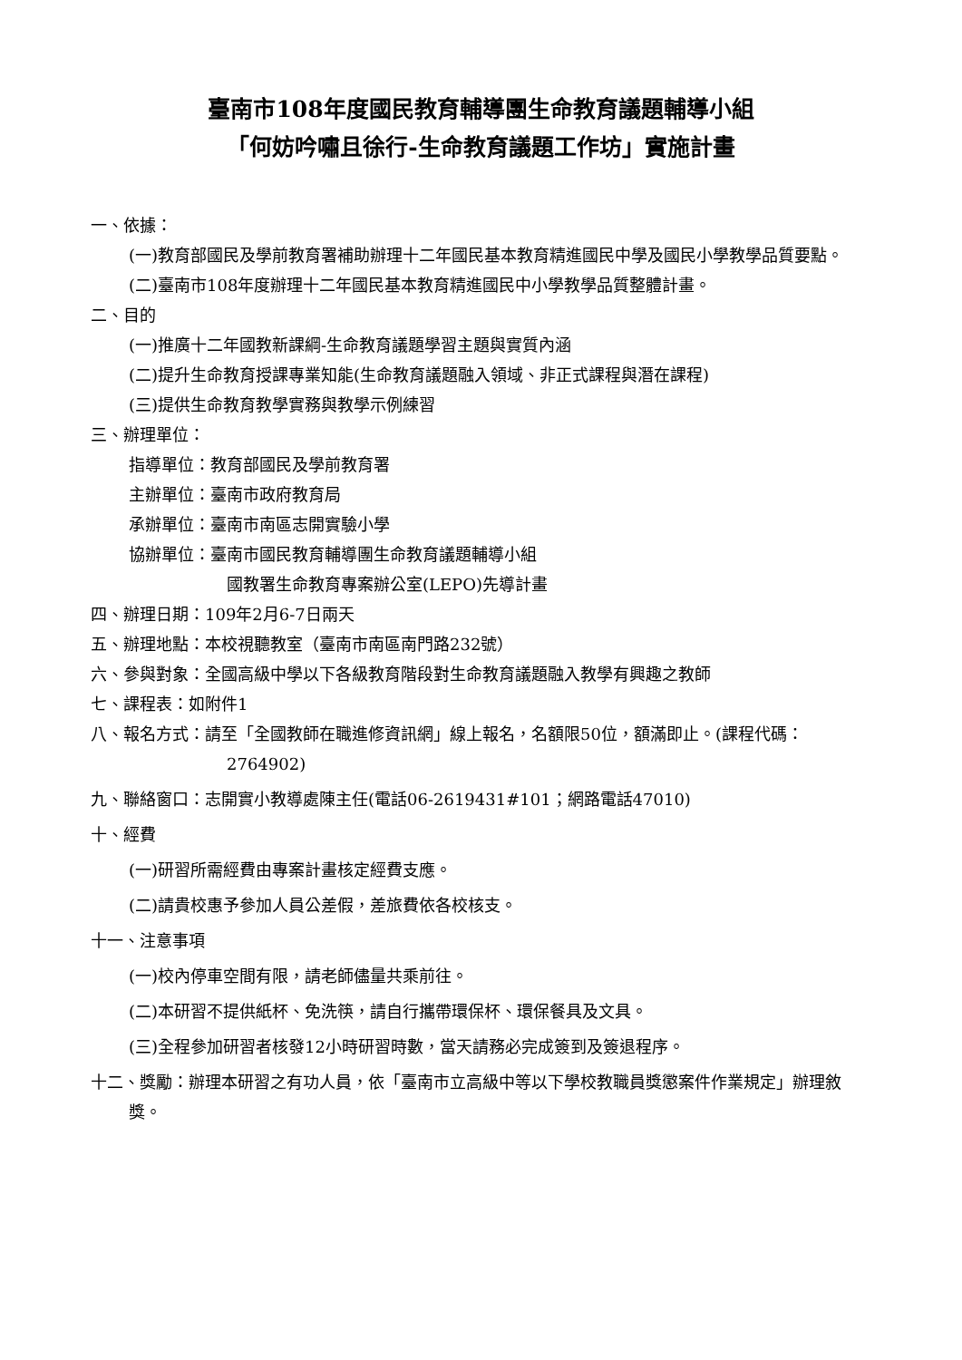臺南市108年度國民教育輔導團生命教育議題輔導小組
「何妨吟嘯且徐行-生命教育議題工作坊」實施計畫
一、依據：
(一)教育部國民及學前教育署補助辦理十二年國民基本教育精進國民中學及國民小學教學品質要點。
(二)臺南市108年度辦理十二年國民基本教育精進國民中小學教學品質整體計畫。
二、目的
(一)推廣十二年國教新課綱-生命教育議題學習主題與實質內涵
(二)提升生命教育授課專業知能(生命教育議題融入領域、非正式課程與潛在課程)
(三)提供生命教育教學實務與教學示例練習
三、辦理單位：
指導單位：教育部國民及學前教育署
主辦單位：臺南市政府教育局
承辦單位：臺南市南區志開實驗小學
協辦單位：臺南市國民教育輔導團生命教育議題輔導小組
國教署生命教育專案辦公室(LEPO)先導計畫
四、辦理日期：109年2月6-7日兩天
五、辦理地點：本校視聽教室（臺南市南區南門路232號）
六、參與對象：全國高級中學以下各級教育階段對生命教育議題融入教學有興趣之教師
七、課程表：如附件1
八、報名方式：請至「全國教師在職進修資訊網」線上報名，名額限50位，額滿即止。(課程代碼：2764902)
九、聯絡窗口：志開實小教導處陳主任(電話06-2619431#101；網路電話47010)
十、經費
(一)研習所需經費由專案計畫核定經費支應。
(二)請貴校惠予參加人員公差假，差旅費依各校核支。
十一、注意事項
(一)校內停車空間有限，請老師儘量共乘前往。
(二)本研習不提供紙杯、免洗筷，請自行攜帶環保杯、環保餐具及文具。
(三)全程參加研習者核發12小時研習時數，當天請務必完成簽到及簽退程序。
十二、獎勵：辦理本研習之有功人員，依「臺南市立高級中等以下學校教職員獎懲案件作業規定」辦理敘獎。